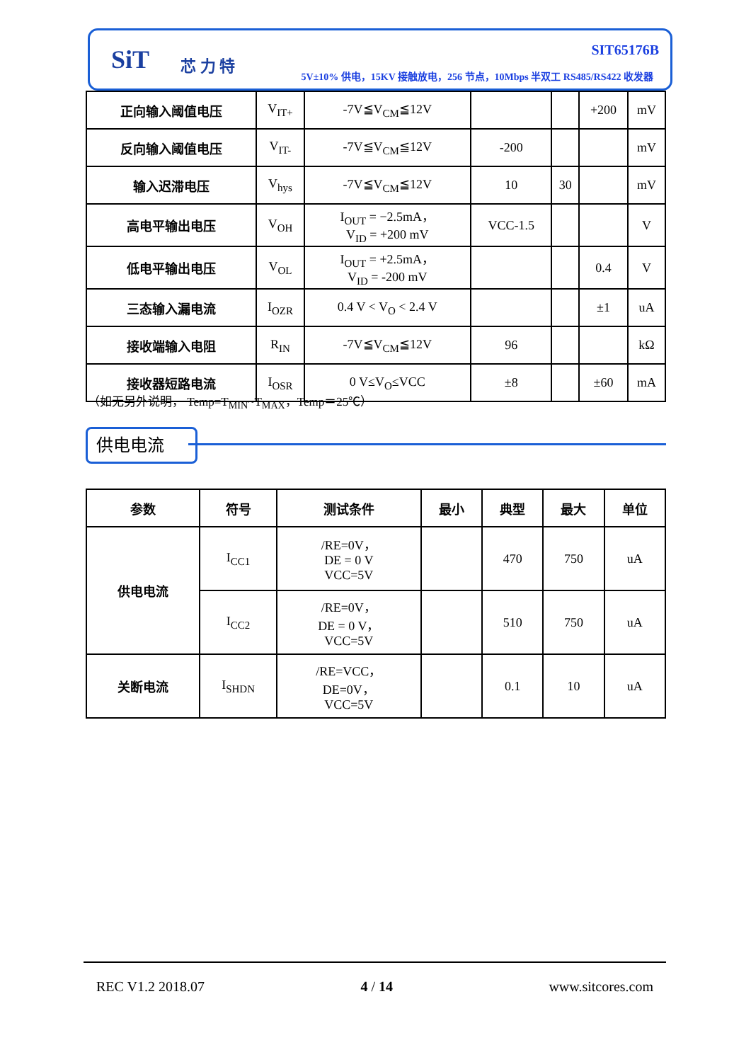SiT 芯 力 特
SIT65176B
5V±10% 供电，15KV 接触放电，256 节点，10Mbps 半双工 RS485/RS422 收发器
| 正向输入阈值电压 | V<sub>IT+</sub> | -7V≦V<sub>CM</sub>≦12V | | | +200 | mV |
| 反向输入阈值电压 | V<sub>IT-</sub> | -7V≦V<sub>CM</sub>≦12V | -200 | | | mV |
| 输入迟滞电压 | V<sub>hys</sub> | -7V≦V<sub>CM</sub>≦12V | 10 | 30 | | mV |
| 高电平输出电压 | V<sub>OH</sub> | I<sub>OUT</sub> = −2.5mA， V<sub>ID</sub> = +200 mV | VCC-1.5 | | | V |
| 低电平输出电压 | V<sub>OL</sub> | I<sub>OUT</sub> = +2.5mA， V<sub>ID</sub> = -200 mV | | | 0.4 | V |
| 三态输入漏电流 | I<sub>OZR</sub> | 0.4 V < V<sub>O</sub> < 2.4 V | | | ±1 | uA |
| 接收端输入电阻 | R<sub>IN</sub> | -7V≦V<sub>CM</sub>≦12V | 96 | | | kΩ |
| 接收器短路电流 | I<sub>OSR</sub> | 0 V≤V<sub>O</sub>≤VCC | ±8 | | ±60 | mA |
（如无另外说明， Temp=T<sub>MIN</sub>~T<sub>MAX</sub>，Temp＝25℃）
供电电流
| 参数 | 符号 | 测试条件 | 最小 | 典型 | 最大 | 单位 |
| --- | --- | --- | --- | --- | --- | --- |
| 供电电流 | I<sub>CC1</sub> | /RE=0V， DE = 0 V VCC=5V | | 470 | 750 | uA |
| | I<sub>CC2</sub> | /RE=0V， DE = 0 V， VCC=5V | | 510 | 750 | uA |
| 关断电流 | I<sub>SHDN</sub> | /RE=VCC， DE=0V， VCC=5V | | 0.1 | 10 | uA |
REC V1.2 2018.07 4 / 14 www.sitcores.com